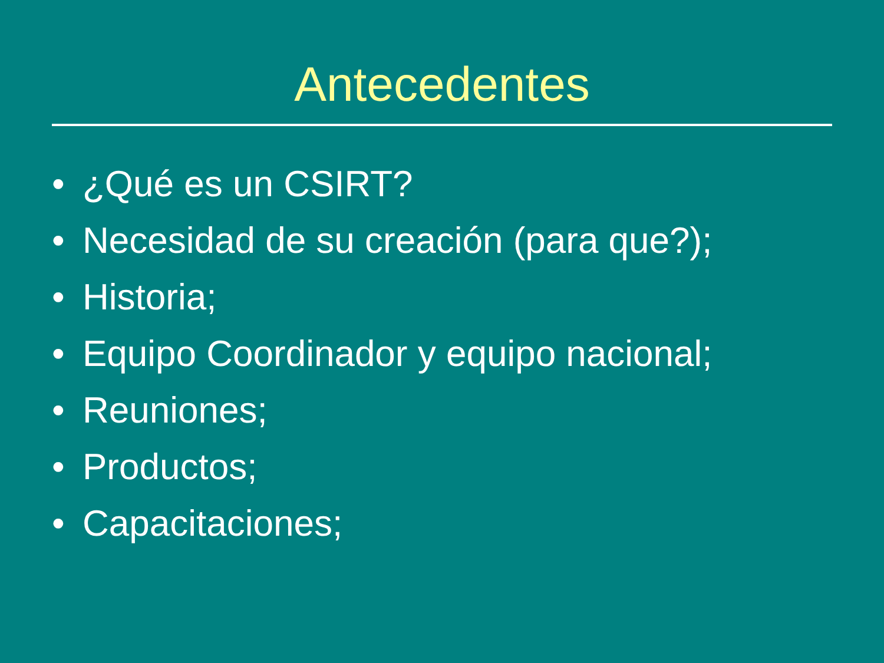Antecedentes
• ¿Qué es un CSIRT?
• Necesidad de su creación (para que?);
• Historia;
• Equipo Coordinador y equipo nacional;
• Reuniones;
• Productos;
• Capacitaciones;